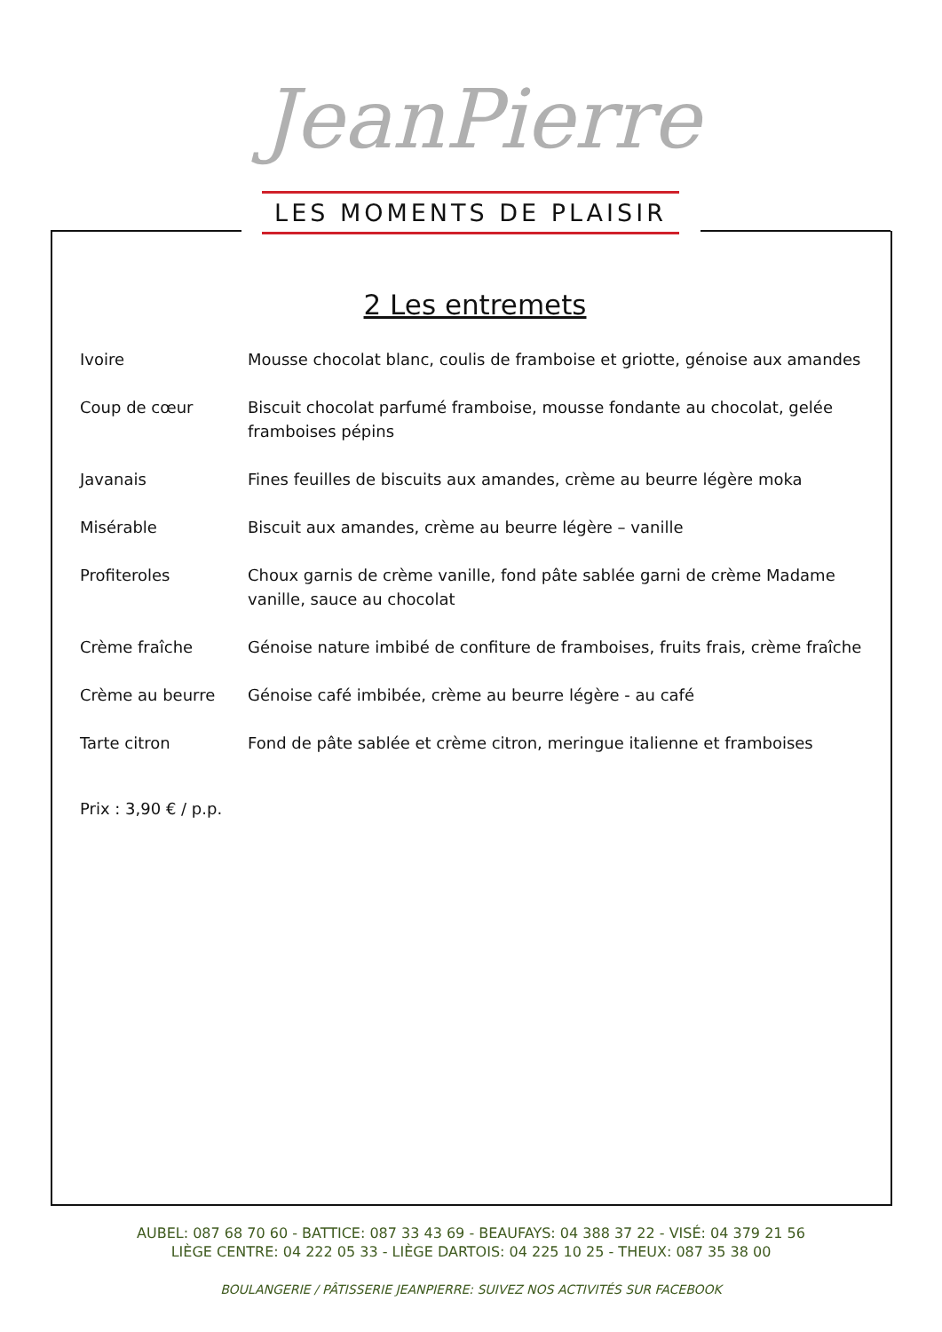JeanPierre
LES MOMENTS DE PLAISIR
2 Les entremets
Ivoire Mousse chocolat blanc, coulis de framboise et griotte, génoise aux amandes
Coup de cœur Biscuit chocolat parfumé framboise, mousse fondante au chocolat, gelée framboises pépins
Javanais Fines feuilles de biscuits aux amandes, crème au beurre légère moka
Misérable Biscuit aux amandes, crème au beurre légère – vanille
Profiteroles Choux garnis de crème vanille, fond pâte sablée garni de crème Madame vanille, sauce au chocolat
Crème fraîche Génoise nature imbibé de confiture de framboises, fruits frais, crème fraîche
Crème au beurre Génoise café imbibée, crème au beurre légère - au café
Tarte citron Fond de pâte sablée et crème citron, meringue italienne et framboises
Prix : 3,90 € / p.p.
AUBEL: 087 68 70 60 - BATTICE: 087 33 43 69 - BEAUFAYS: 04 388 37 22 - VISÉ: 04 379 21 56
LIÈGE CENTRE: 04 222 05 33 - LIÈGE DARTOIS: 04 225 10 25 - THEUX: 087 35 38 00
BOULANGERIE / PÂTISSERIE JEANPIERRE: SUIVEZ NOS ACTIVITÉS SUR FACEBOOK